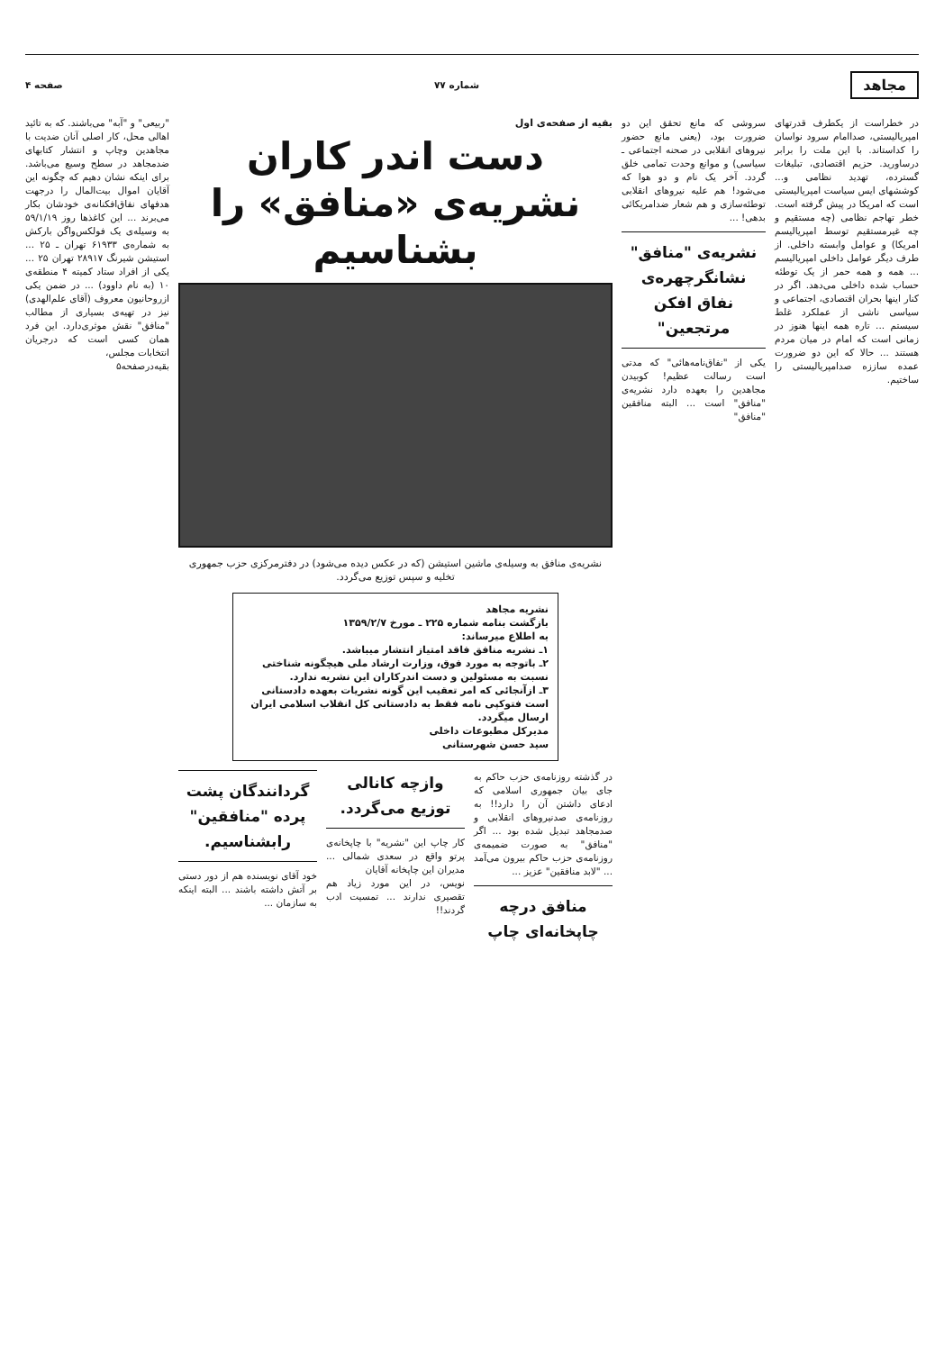مجاهد
شماره ۷۷ صفحه ۴
در خطراست از یکطرف قدرتهای امپریالیستی، صداامام سرود نواسان را کداستاند. با این ملت را برابر درساورید. حزیم اقتصادی، تبلیغات گسترده، تهدید نظامی و... کوششهای ایس سیاست امپریالیستی است که امریکا در پیش گرفته است. خطر تهاجم نظامی (چه مستقیم و چه غیرمستقیم توسط امپریالیسم امریکا) و عوامل وابسته داخلی. از طرف دیگر عوامل داخلی امپریالیسم ... همه و همه حمر از یک توطئه حساب شده داخلی می‌دهد. اگر در کنار اینها بحران اقتصادی، اجتماعی و سیاسی ناشی از عملکرد غلط سیستم ... تاره همه اینها هنوز در زمانی است که امام در میان مردم هستند ... حالا که این دو ضرورت عمده ساززه صدامپریالیستی را ساختیم.
سروشی که مانع تحقق این دو ضرورت بود، (یعنی مانع حضور نیروهای انقلابی در صحنه اجتماعی ـ سیاسی) و موانع وحدت تمامی خلق گردد. آخر یک نام و دو هوا که می‌شود! هم علیه نیروهای انقلابی توطئه‌سازی و هم شعار ضدامریکائی بدهی! ...
نشریه‌ی "منافق" نشانگرچهره‌ی نفاق افکن مرتجعین"
یکی از "نفاق‌نامه‌هائی" که مدتی است رسالت عظیم! کوبیدن مجاهدین را بعهده دارد نشریه‌ی "منافق" است ... البته منافقین "منافق"
بقیه از صفحه‌ی اول
دست اندر کاران نشریه‌ی «منافق» را بشناسیم
نشریه‌ی منافق به وسیله‌ی ماشین استیشن (که در عکس دیده می‌شود) در دفترمرکزی حزب جمهوری تخلیه و سپس توزیع می‌گردد.
نشریه مجاهد
بازگشت بنامه شماره ۲۲۵ ـ مورخ ۱۳۵۹/۲/۷
به اطلاع میرساند:
۱ـ نشریه منافق فاقد امتیاز انتشار میباشد.
۲ـ باتوجه به مورد فوق، وزارت ارشاد ملی هیچگونه شناختی نسبت به مسئولین و دست اندرکاران این نشریه ندارد.
۳ـ ازآنجائی که امر تعقیب این گونه نشریات بعهده دادستانی است فتوکپی نامه فقط به دادستانی کل انقلاب اسلامی ایران ارسال میگردد.
مدیرکل مطبوعات داخلی
سید حسن شهرستانی
در گذشته روزنامه‌ی حزب حاکم به جای بیان جمهوری اسلامی که ادعای داشتن آن را دارد!! به روزنامه‌ی صدنیروهای انقلابی و صدمجاهد تبدیل شده بود ... اگر "منافق" به صورت ضمیمه‌ی روزنامه‌ی حزب حاکم بیرون می‌آمد ... "لابد منافقین" عزیز ...
منافق درچه چاپخانه‌ای چاپ وازچه کانالی توزیع می‌گردد.
کار چاپ این "نشریه" با چاپخانه‌ی پرتو واقع در سعدی شمالی ... مدیران این چاپخانه آقایان
نویس، در این مورد زیاد هم تقصیری ندارند ... تمسیت ادب گردند!!
گردانندگان پشت پرده "منافقین" رابشناسیم.
خود آقای نویسنده هم از دور دستی بر آتش داشته باشند ... البته اینکه به سازمان ...
"ربیعی" و "آبه" می‌باشند. که به تائید اهالی محل، کار اصلی آنان ضدیت با مجاهدین وچاپ و انتشار کتابهای ضدمجاهد در سطح وسیع می‌باشد. برای اینکه نشان دهیم که چگونه این آقایان اموال بیت‌المال را درجهت هدفهای نفاق‌افکنانه‌ی خودشان بکار می‌برند ... این کاغذها روز ۵۹/۱/۱۹ به وسیله‌ی یک فولکس‌واگن بارکش به شماره‌ی ۶۱۹۳۳ تهران ـ ۲۵ ... استیشن شیرنگ ۲۸۹۱۷ تهران ۲۵ ... یکی از افراد ستاد کمیته ۴ منطقه‌ی ۱۰ (به نام داوود) ... در ضمن یکی ازروحانیون معروف (آقای علم‌الهدی) نیز در تهیه‌ی بسیاری از مطالب "منافق" نقش موثری‌دارد. این فرد همان کسی است که درجریان انتخابات مجلس،
بقیه‌درصفحه۵